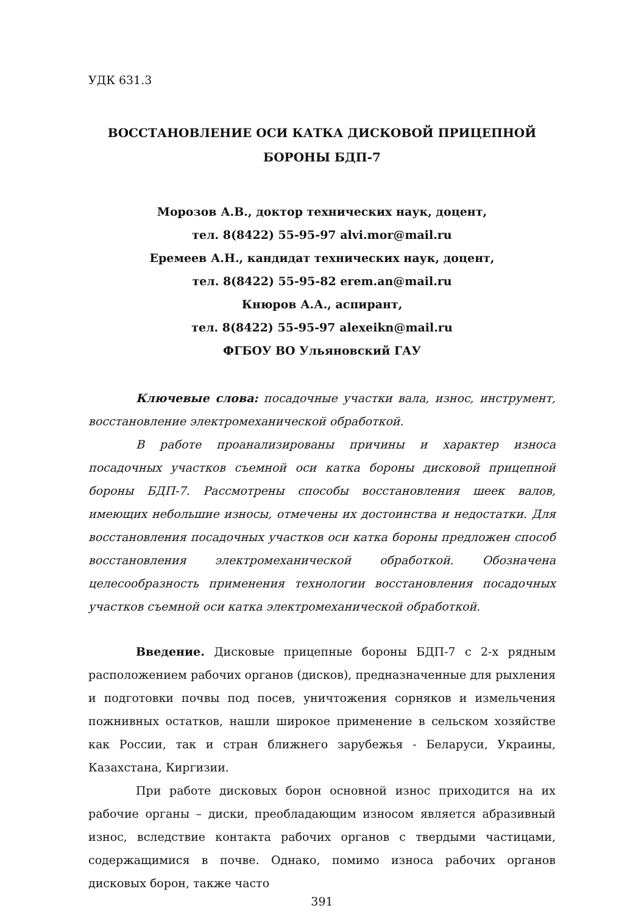УДК 631.3
ВОССТАНОВЛЕНИЕ ОСИ КАТКА ДИСКОВОЙ ПРИЦЕПНОЙ
БОРОНЫ БДП-7
Морозов А.В., доктор технических наук, доцент,
тел. 8(8422) 55-95-97 alvi.mor@mail.ru
Еремеев А.Н., кандидат технических наук, доцент,
тел. 8(8422) 55-95-82 erem.an@mail.ru
Кнюров А.А., аспирант,
тел. 8(8422) 55-95-97 alexeikn@mail.ru
ФГБОУ ВО Ульяновский ГАУ
Ключевые слова: посадочные участки вала, износ, инструмент, восстановление электромеханической обработкой.
В работе проанализированы причины и характер износа посадочных участков съемной оси катка бороны дисковой прицепной бороны БДП-7. Рассмотрены способы восстановления шеек валов, имеющих небольшие износы, отмечены их достоинства и недостатки. Для восстановления посадочных участков оси катка бороны предложен способ восстановления электромеханической обработкой. Обозначена целесообразность применения технологии восстановления посадочных участков съемной оси катка электромеханической обработкой.
Введение. Дисковые прицепные бороны БДП-7 с 2-х рядным расположением рабочих органов (дисков), предназначенные для рыхления и подготовки почвы под посев, уничтожения сорняков и измельчения пожнивных остатков, нашли широкое применение в сельском хозяйстве как России, так и стран ближнего зарубежья - Беларуси, Украины, Казахстана, Киргизии.
При работе дисковых борон основной износ приходится на их рабочие органы – диски, преобладающим износом является абразивный износ, вследствие контакта рабочих органов с твердыми частицами, содержащимися в почве. Однако, помимо износа рабочих органов дисковых борон, также часто
391